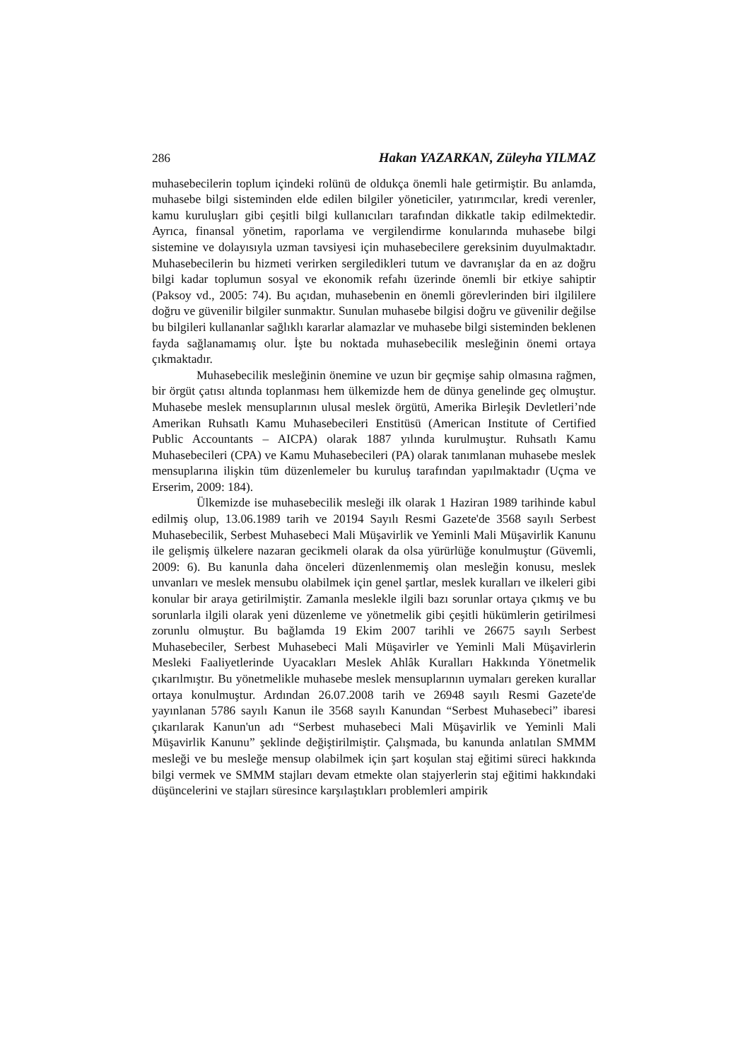286 Hakan YAZARKAN, Züleyha YILMAZ
muhasebecilerin toplum içindeki rolünü de oldukça önemli hale getirmiştir. Bu anlamda, muhasebe bilgi sisteminden elde edilen bilgiler yöneticiler, yatırımcılar, kredi verenler, kamu kuruluşları gibi çeşitli bilgi kullanıcıları tarafından dikkatle takip edilmektedir. Ayrıca, finansal yönetim, raporlama ve vergilendirme konularında muhasebe bilgi sistemine ve dolayısıyla uzman tavsiyesi için muhasebecilere gereksinim duyulmaktadır. Muhasebecilerin bu hizmeti verirken sergiledikleri tutum ve davranışlar da en az doğru bilgi kadar toplumun sosyal ve ekonomik refahı üzerinde önemli bir etkiye sahiptir (Paksoy vd., 2005: 74). Bu açıdan, muhasebenin en önemli görevlerinden biri ilgililere doğru ve güvenilir bilgiler sunmaktır. Sunulan muhasebe bilgisi doğru ve güvenilir değilse bu bilgileri kullananlar sağlıklı kararlar alamazlar ve muhasebe bilgi sisteminden beklenen fayda sağlanamamış olur. İşte bu noktada muhasebecilik mesleğinin önemi ortaya çıkmaktadır.
Muhasebecilik mesleğinin önemine ve uzun bir geçmişe sahip olmasına rağmen, bir örgüt çatısı altında toplanması hem ülkemizde hem de dünya genelinde geç olmuştur. Muhasebe meslek mensuplarının ulusal meslek örgütü, Amerika Birleşik Devletleri’nde Amerikan Ruhsatlı Kamu Muhasebecileri Enstitüsü (American Institute of Certified Public Accountants – AICPA) olarak 1887 yılında kurulmuştur. Ruhsatlı Kamu Muhasebecileri (CPA) ve Kamu Muhasebecileri (PA) olarak tanımlanan muhasebe meslek mensuplarına ilişkin tüm düzenlemeler bu kuruluş tarafından yapılmaktadır (Uçma ve Erserim, 2009: 184).
Ülkemizde ise muhasebecilik mesleği ilk olarak 1 Haziran 1989 tarihinde kabul edilmiş olup, 13.06.1989 tarih ve 20194 Sayılı Resmi Gazete'de 3568 sayılı Serbest Muhasebecilik, Serbest Muhasebeci Mali Müşavirlik ve Yeminli Mali Müşavirlik Kanunu ile gelişmiş ülkelere nazaran gecikmeli olarak da olsa yürürlüğe konulmuştur (Güvemli, 2009: 6). Bu kanunla daha önceleri düzenlenmemiş olan mesleğin konusu, meslek unvanları ve meslek mensubu olabilmek için genel şartlar, meslek kuralları ve ilkeleri gibi konular bir araya getirilmiştir. Zamanla meslekle ilgili bazı sorunlar ortaya çıkmış ve bu sorunlarla ilgili olarak yeni düzenleme ve yönetmelik gibi çeşitli hükümlerin getirilmesi zorunlu olmuştur. Bu bağlamda 19 Ekim 2007 tarihli ve 26675 sayılı Serbest Muhasebeciler, Serbest Muhasebeci Mali Müşavirler ve Yeminli Mali Müşavirlerin Mesleki Faaliyetlerinde Uyacakları Meslek Ahlâk Kuralları Hakkında Yönetmelik çıkarılmıştır. Bu yönetmelikle muhasebe meslek mensuplarının uymaları gereken kurallar ortaya konulmuştur. Ardından 26.07.2008 tarih ve 26948 sayılı Resmi Gazete'de yayınlanan 5786 sayılı Kanun ile 3568 sayılı Kanundan “Serbest Muhasebeci” ibaresi çıkarılarak Kanun'un adı “Serbest muhasebeci Mali Müşavirlik ve Yeminli Mali Müşavirlik Kanunu” şeklinde değiştirilmiştir. Çalışmada, bu kanunda anlatılan SMMM mesleği ve bu mesleğe mensup olabilmek için şart koşulan staj eğitimi süreci hakkında bilgi vermek ve SMMM stajları devam etmekte olan stajyerlerin staj eğitimi hakkındaki düşüncelerini ve stajları süresince karşılaştıkları problemleri ampirik